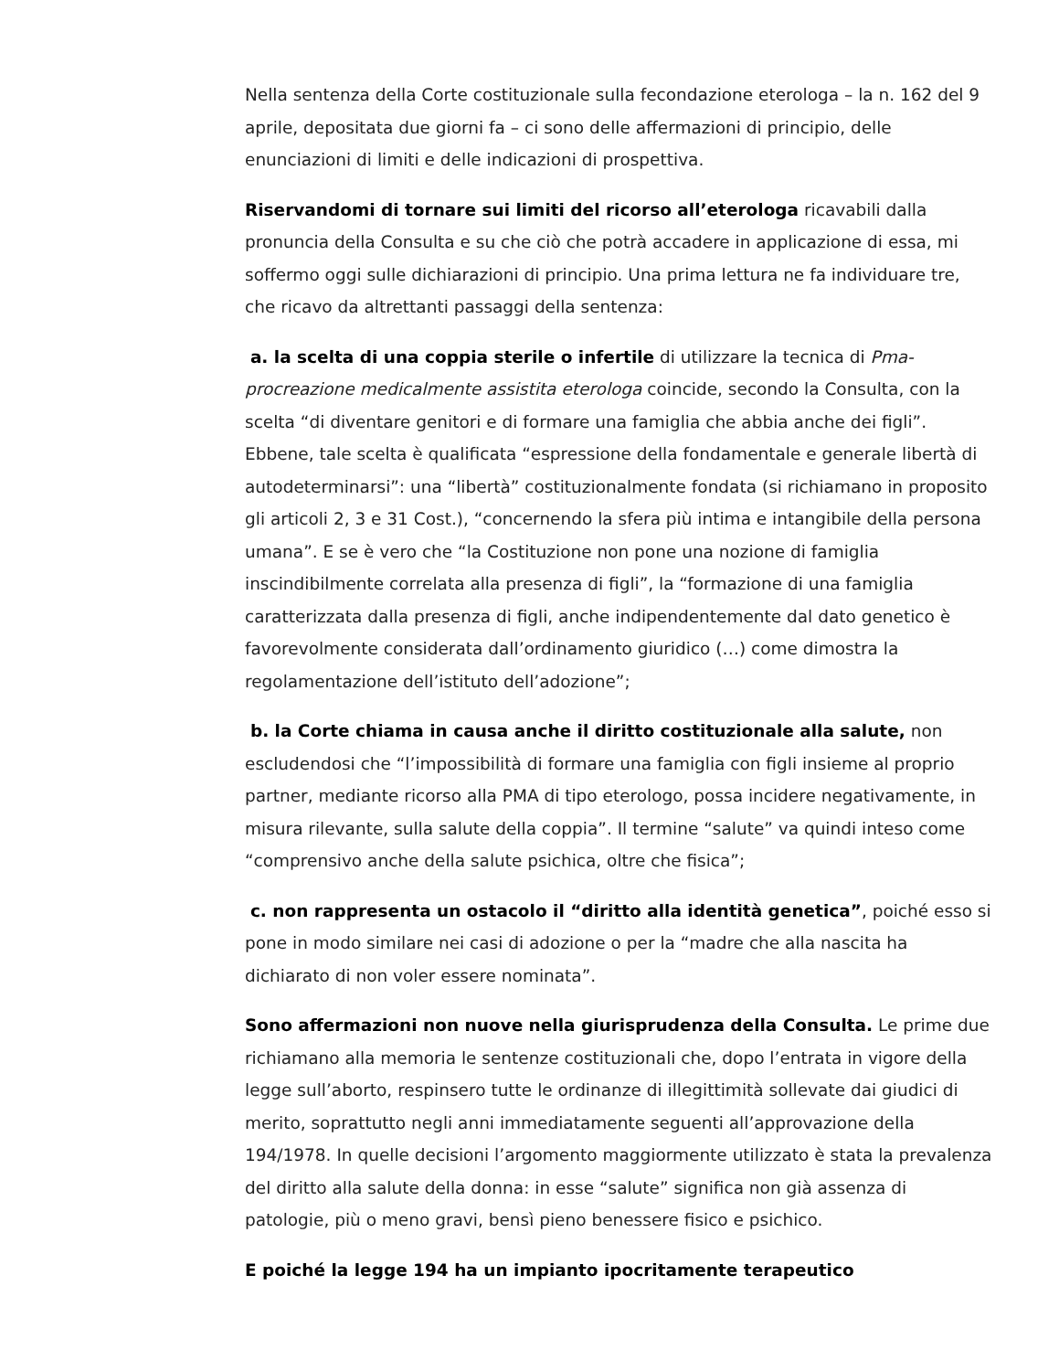Nella sentenza della Corte costituzionale sulla fecondazione eterologa – la n. 162 del 9 aprile, depositata due giorni fa – ci sono delle affermazioni di principio, delle enunciazioni di limiti e delle indicazioni di prospettiva.
Riservandomi di tornare sui limiti del ricorso all’eterologa ricavabili dalla pronuncia della Consulta e su che ciò che potrà accadere in applicazione di essa, mi soffermo oggi sulle dichiarazioni di principio. Una prima lettura ne fa individuare tre, che ricavo da altrettanti passaggi della sentenza:
a. la scelta di una coppia sterile o infertile di utilizzare la tecnica di Pma-procreazione medicalmente assistita eterologa coincide, secondo la Consulta, con la scelta “di diventare genitori e di formare una famiglia che abbia anche dei figli”. Ebbene, tale scelta è qualificata “espressione della fondamentale e generale libertà di autodeterminarsi”: una “libertà” costituzionalmente fondata (si richiamano in proposito gli articoli 2, 3 e 31 Cost.), “concernendo la sfera più intima e intangibile della persona umana”. E se è vero che “la Costituzione non pone una nozione di famiglia inscindibilmente correlata alla presenza di figli”, la “formazione di una famiglia caratterizzata dalla presenza di figli, anche indipendentemente dal dato genetico è favorevolmente considerata dall’ordinamento giuridico (…) come dimostra la regolamentazione dell’istituto dell’adozione”;
b. la Corte chiama in causa anche il diritto costituzionale alla salute, non escludendosi che “l’impossibilità di formare una famiglia con figli insieme al proprio partner, mediante ricorso alla PMA di tipo eterologo, possa incidere negativamente, in misura rilevante, sulla salute della coppia”. Il termine “salute” va quindi inteso come “comprensivo anche della salute psichica, oltre che fisica”;
c. non rappresenta un ostacolo il “diritto alla identità genetica”, poiché esso si pone in modo similare nei casi di adozione o per la “madre che alla nascita ha dichiarato di non voler essere nominata”.
Sono affermazioni non nuove nella giurisprudenza della Consulta. Le prime due richiamano alla memoria le sentenze costituzionali che, dopo l’entrata in vigore della legge sull’aborto, respinsero tutte le ordinanze di illegittimità sollevate dai giudici di merito, soprattutto negli anni immediatamente seguenti all’approvazione della 194/1978. In quelle decisioni l’argomento maggiormente utilizzato è stata la prevalenza del diritto alla salute della donna: in esse “salute” significa non già assenza di patologie, più o meno gravi, bensì pieno benessere fisico e psichico.
E poiché la legge 194 ha un impianto ipocritamente terapeutico